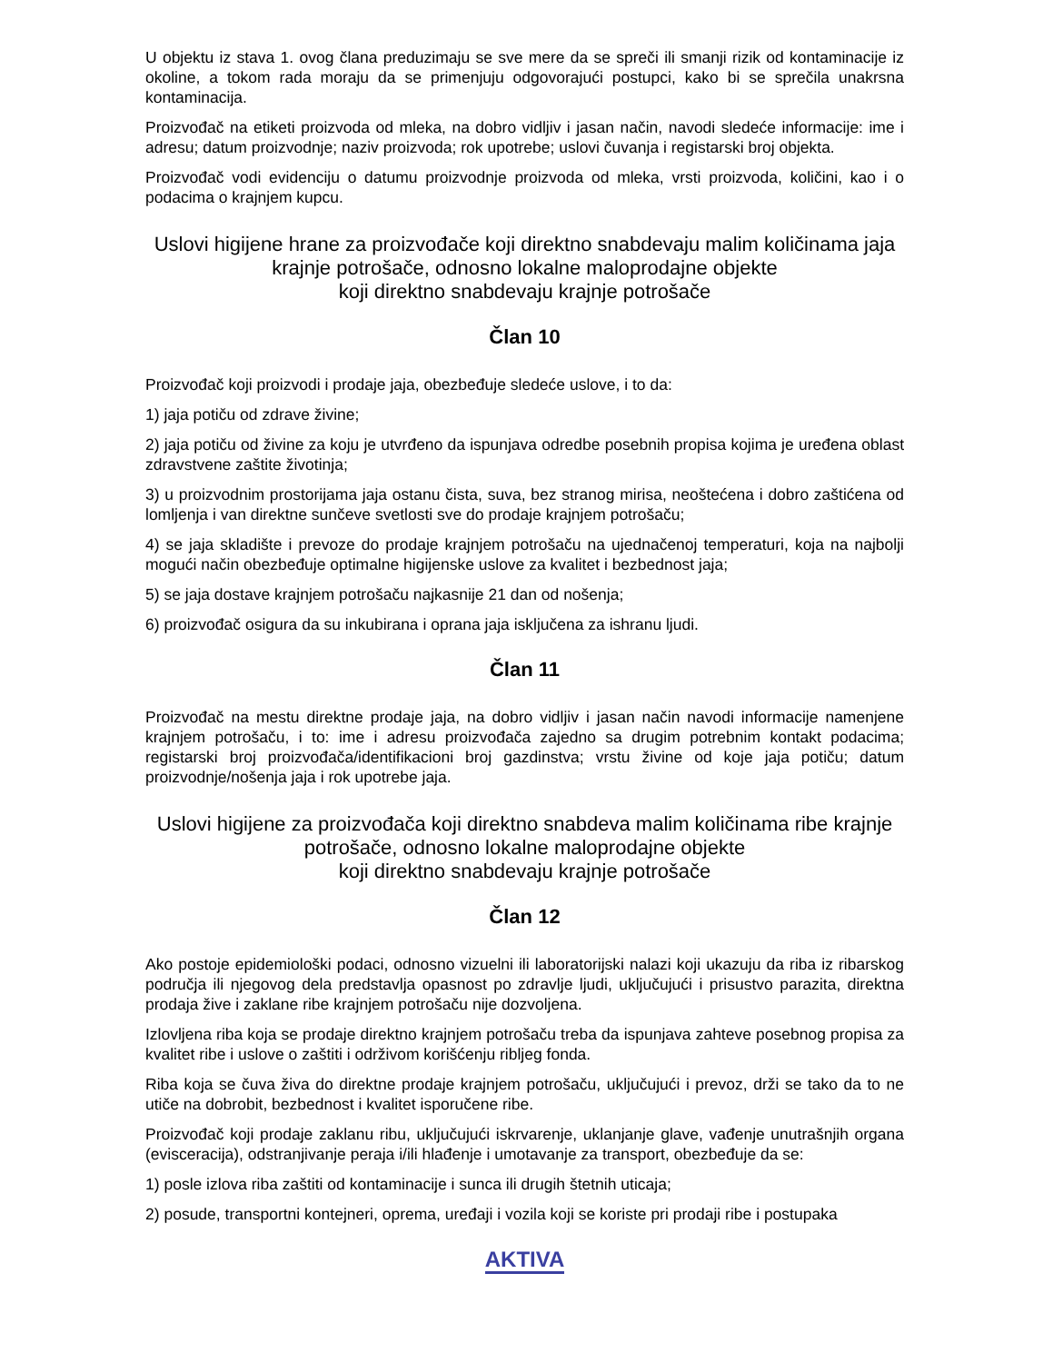U objektu iz stava 1. ovog člana preduzimaju se sve mere da se spreči ili smanji rizik od kontaminacije iz okoline, a tokom rada moraju da se primenjuju odgovorajući postupci, kako bi se sprečila unakrsna kontaminacija.
Proizvođač na etiketi proizvoda od mleka, na dobro vidljiv i jasan način, navodi sledeće informacije: ime i adresu; datum proizvodnje; naziv proizvoda; rok upotrebe; uslovi čuvanja i registarski broj objekta.
Proizvođač vodi evidenciju o datumu proizvodnje proizvoda od mleka, vrsti proizvoda, količini, kao i o podacima o krajnjem kupcu.
Uslovi higijene hrane za proizvođače koji direktno snabdevaju malim količinama jaja krajnje potrošače, odnosno lokalne maloprodajne objekte
koji direktno snabdevaju krajnje potrošače
Član 10
Proizvođač koji proizvodi i prodaje jaja, obezbeđuje sledeće uslove, i to da:
1) jaja potiču od zdrave živine;
2) jaja potiču od živine za koju je utvrđeno da ispunjava odredbe posebnih propisa kojima je uređena oblast zdravstvene zaštite životinja;
3) u proizvodnim prostorijama jaja ostanu čista, suva, bez stranog mirisa, neoštećena i dobro zaštićena od lomljenja i van direktne sunčeve svetlosti sve do prodaje krajnjem potrošaču;
4) se jaja skladište i prevoze do prodaje krajnjem potrošaču na ujednačenoj temperaturi, koja na najbolji mogući način obezbeđuje optimalne higijenske uslove za kvalitet i bezbednost jaja;
5) se jaja dostave krajnjem potrošaču najkasnije 21 dan od nošenja;
6) proizvođač osigura da su inkubirana i oprana jaja isključena za ishranu ljudi.
Član 11
Proizvođač na mestu direktne prodaje jaja, na dobro vidljiv i jasan način navodi informacije namenjene krajnjem potrošaču, i to: ime i adresu proizvođača zajedno sa drugim potrebnim kontakt podacima; registarski broj proizvođača/identifikacioni broj gazdinstva; vrstu živine od koje jaja potiču; datum proizvodnje/nošenja jaja i rok upotrebe jaja.
Uslovi higijene za proizvođača koji direktno snabdeva malim količinama ribe krajnje potrošače, odnosno lokalne maloprodajne objekte
koji direktno snabdevaju krajnje potrošače
Član 12
Ako postoje epidemiološki podaci, odnosno vizuelni ili laboratorijski nalazi koji ukazuju da riba iz ribarskog područja ili njegovog dela predstavlja opasnost po zdravlje ljudi, uključujući i prisustvo parazita, direktna prodaja žive i zaklane ribe krajnjem potrošaču nije dozvoljena.
Izlovljena riba koja se prodaje direktno krajnjem potrošaču treba da ispunjava zahteve posebnog propisa za kvalitet ribe i uslove o zaštiti i održivom korišćenju ribljeg fonda.
Riba koja se čuva živa do direktne prodaje krajnjem potrošaču, uključujući i prevoz, drži se tako da to ne utiče na dobrobit, bezbednost i kvalitet isporučene ribe.
Proizvođač koji prodaje zaklanu ribu, uključujući iskrvarenje, uklanjanje glave, vađenje unutrašnjih organa (evisceracija), odstranjivanje peraja i/ili hlađenje i umotavanje za transport, obezbeđuje da se:
1) posle izlova riba zaštiti od kontaminacije i sunca ili drugih štetnih uticaja;
2) posude, transportni kontejneri, oprema, uređaji i vozila koji se koriste pri prodaji ribe i postupaka
AKTIVA